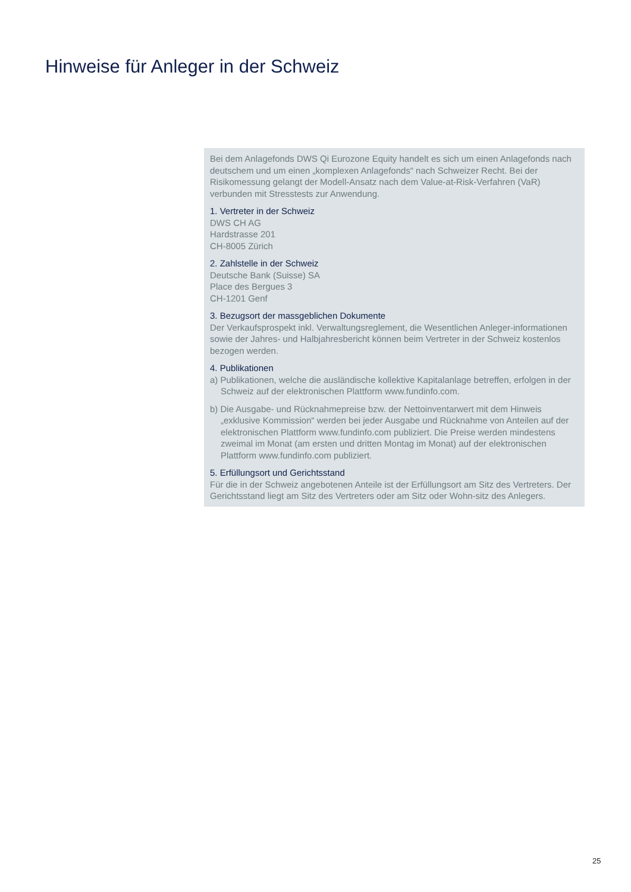Hinweise für Anleger in der Schweiz
Bei dem Anlagefonds DWS Qi Eurozone Equity handelt es sich um einen Anlagefonds nach deutschem und um einen „komplexen Anlagefonds“ nach Schweizer Recht. Bei der Risikomessung gelangt der Modell-Ansatz nach dem Value-at-Risk-Verfahren (VaR) verbunden mit Stresstests zur Anwendung.
1. Vertreter in der Schweiz
DWS CH AG
Hardstrasse 201
CH-8005 Zürich
2. Zahlstelle in der Schweiz
Deutsche Bank (Suisse) SA
Place des Bergues 3
CH-1201 Genf
3. Bezugsort der massgeblichen Dokumente
Der Verkaufsprospekt inkl. Verwaltungsreglement, die Wesentlichen Anleger-informationen sowie der Jahres- und Halbjahresbericht können beim Vertreter in der Schweiz kostenlos bezogen werden.
4. Publikationen
a) Publikationen, welche die ausländische kollektive Kapitalanlage betreffen, erfolgen in der Schweiz auf der elektronischen Plattform www.fundinfo.com.
b) Die Ausgabe- und Rücknahmepreise bzw. der Nettoinventarwert mit dem Hinweis „exklusive Kommission“ werden bei jeder Ausgabe und Rücknahme von Anteilen auf der elektronischen Plattform www.fundinfo.com publiziert. Die Preise werden mindestens zweimal im Monat (am ersten und dritten Montag im Monat) auf der elektronischen Plattform www.fundinfo.com publiziert.
5. Erfüllungsort und Gerichtsstand
Für die in der Schweiz angebotenen Anteile ist der Erfüllungsort am Sitz des Vertreters. Der Gerichtsstand liegt am Sitz des Vertreters oder am Sitz oder Wohn-sitz des Anlegers.
25